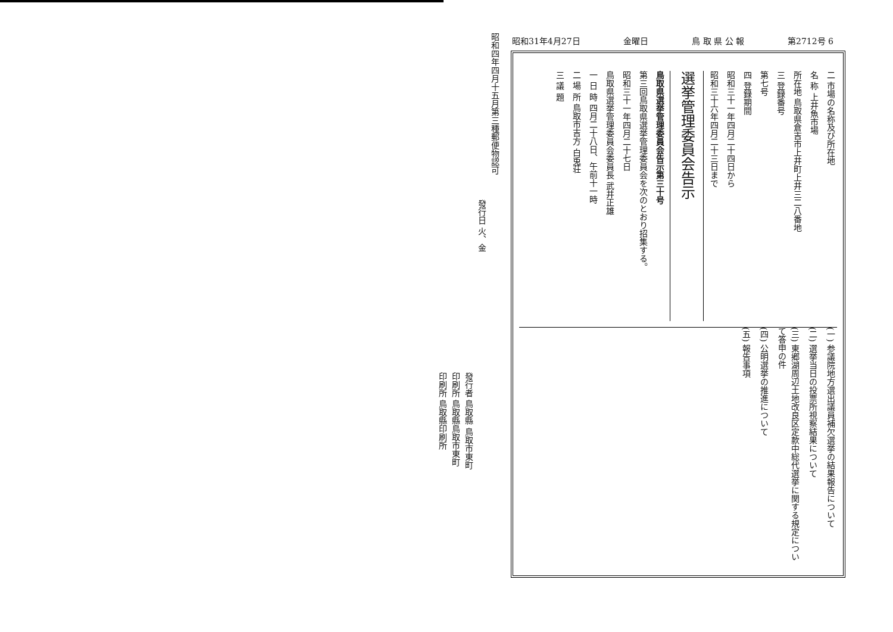昭和四年四月十五月第三種郵便物認可
發行日 火、金
發行者 鳥取縣 鳥取市東町
印刷所 鳥取縣鳥取市東町
印刷所 鳥取縣印刷所
昭和31年4月27日 金曜日 鳥 取 県 公 報 第2712号 6
二 市場の名称及び所在地
名 称 上井魚市場
所在地 鳥取県倉吉市上井町上井三二八番地
三 登録番号
第七号
四 登録期間
昭和三十一年四月二十四日から
昭和三十六年四月二十三日まで
選挙管理委員会告示
鳥取県選挙管理委員会告示第三十号
第三回鳥取県選挙管理委員会を次のとおり招集する。
昭和三十一年四月二十七日
鳥取県選挙管理委員会委員長 武井正雄
一 日 時 四月二十八日、午前十一時
二 場 所 鳥取市吉方 白兎荘
三 議 題
(一) 参議院地方選出議員補欠選挙の結果報告について
(二) 選挙当日の投票所視察結果について
(三) 東郷湖周辺土地改良区定款中総代選挙に関する規定について答申の件
(四) 公明選挙の推進について
(五) 報告事項